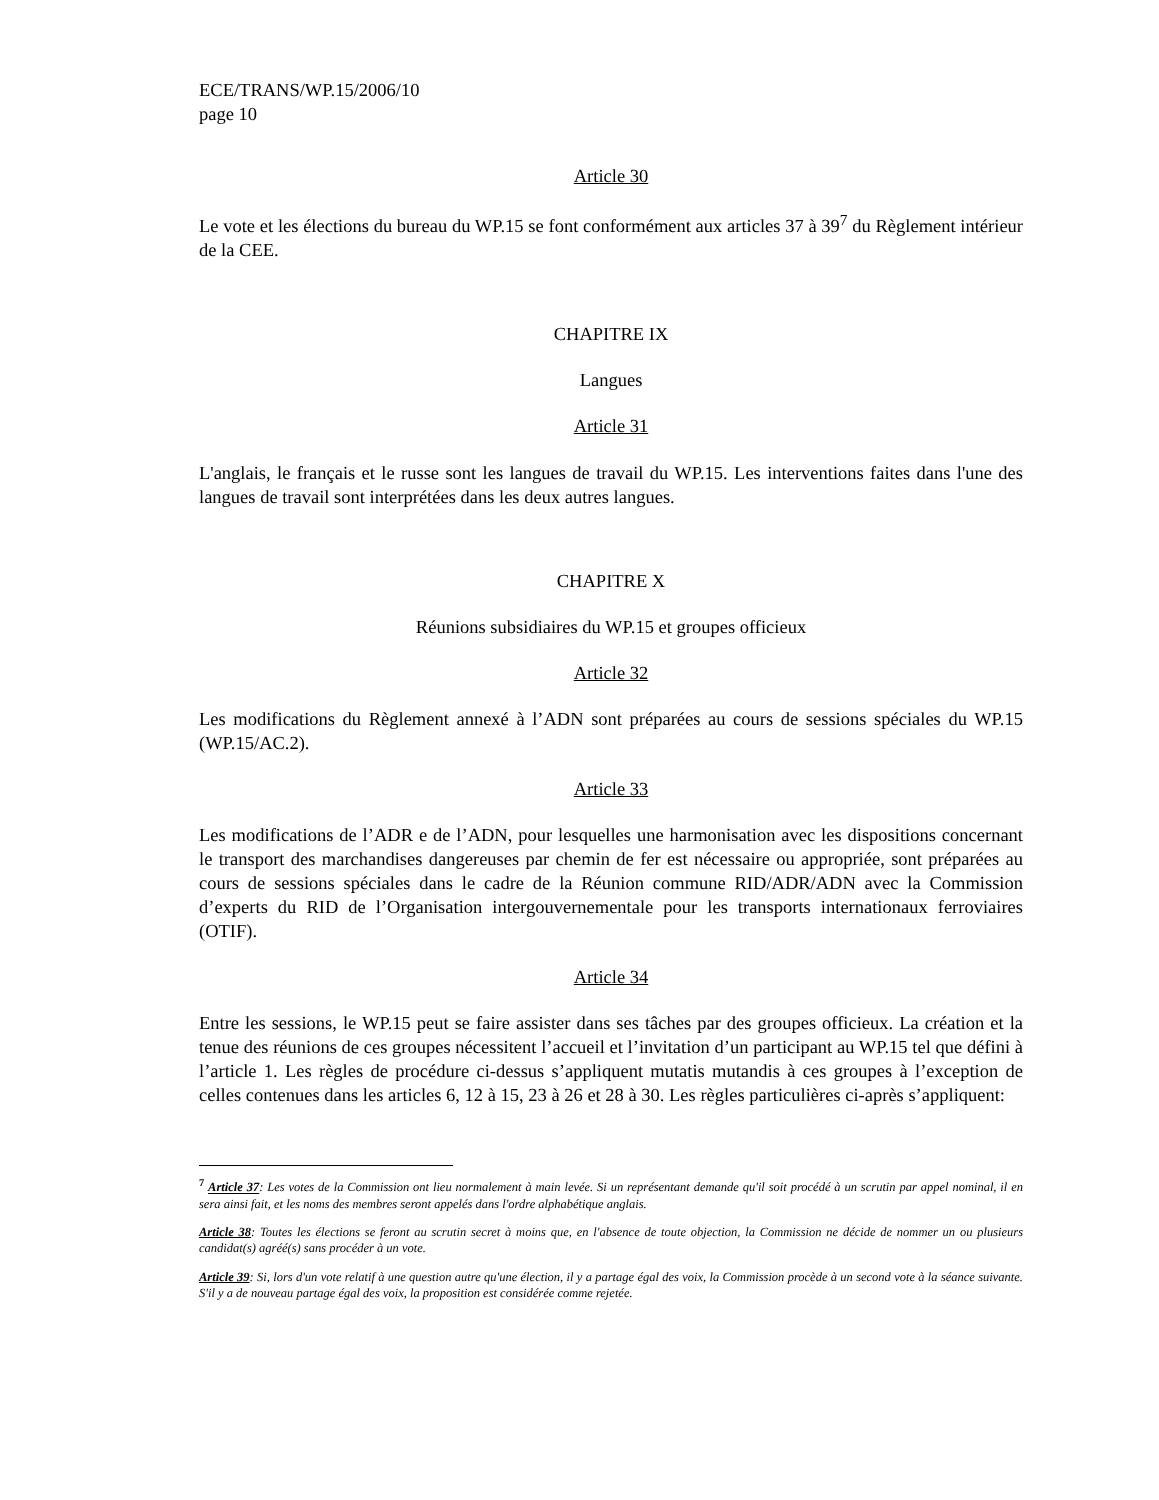ECE/TRANS/WP.15/2006/10
page 10
Article 30
Le vote et les élections du bureau du WP.15 se font conformément aux articles 37 à 39<sup>7</sup> du Règlement intérieur de la CEE.
CHAPITRE IX
Langues
Article 31
L'anglais, le français et le russe sont les langues de travail du WP.15. Les interventions faites dans l'une des langues de travail sont interprétées dans les deux autres langues.
CHAPITRE X
Réunions subsidiaires du WP.15 et groupes officieux
Article 32
Les modifications du Règlement annexé à l’ADN sont préparées au cours de sessions spéciales du WP.15 (WP.15/AC.2).
Article 33
Les modifications de l’ADR e de l’ADN, pour lesquelles une harmonisation avec les dispositions concernant le transport des marchandises dangereuses par chemin de fer est nécessaire ou appropriée, sont préparées au cours de sessions spéciales dans le cadre de la Réunion commune RID/ADR/ADN avec la Commission d’experts du RID de l’Organisation intergouvernementale pour les transports internationaux ferroviaires (OTIF).
Article 34
Entre les sessions, le WP.15 peut se faire assister dans ses tâches par des groupes officieux. La création et la tenue des réunions de ces groupes nécessitent l’accueil et l’invitation d’un participant au WP.15 tel que défini à l’article 1. Les règles de procédure ci-dessus s’appliquent mutatis mutandis à ces groupes à l’exception de celles contenues dans les articles 6, 12 à 15, 23 à 26 et 28 à 30. Les règles particulières ci-après s’appliquent:
<sup>7</sup> Article 37: Les votes de la Commission ont lieu normalement à main levée. Si un représentant demande qu'il soit procédé à un scrutin par appel nominal, il en sera ainsi fait, et les noms des membres seront appelés dans l'ordre alphabétique anglais.
Article 38: Toutes les élections se feront au scrutin secret à moins que, en l'absence de toute objection, la Commission ne décide de nommer un ou plusieurs candidat(s) agréé(s) sans procéder à un vote.
Article 39: Si, lors d'un vote relatif à une question autre qu'une élection, il y a partage égal des voix, la Commission procède à un second vote à la séance suivante. S'il y a de nouveau partage égal des voix, la proposition est considérée comme rejetée.